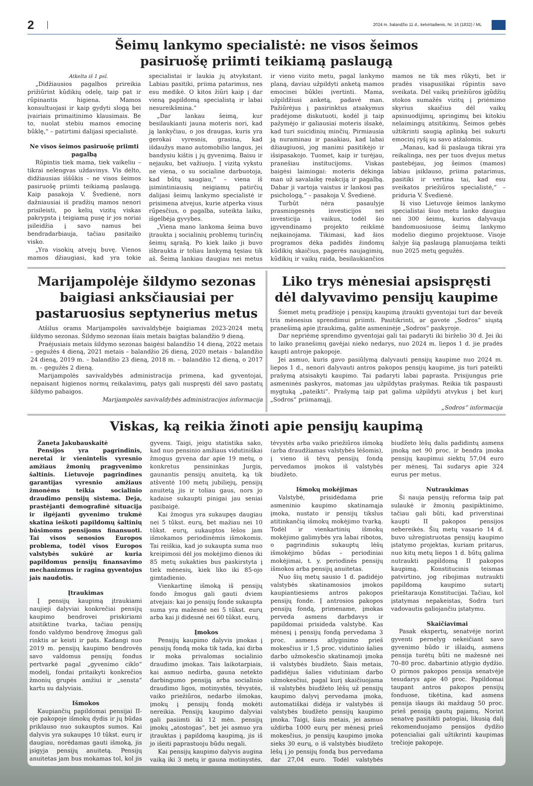2
2024 m. balandžio 11 d., ketvirtadienis, Nr. 16 (1832) / ML
Šeimų lankymo specialistė: ne visos šeimos
pasiruošę priimti teikiamą paslaugą
Atkelta iš 1 psl.
„Didžiausios pagalbos prireikia prižiūrint kūdikių odelę, taip pat ir rūpinantis higiena. Mamos konsultuojasi ir kaip gydyti slogą bei įvairiais primaitinimo klausimais. Be to, nuolat stebiu mamos emocinę būklę,“ – patirtimi dalijasi specialistė.
Ne visos šeimos pasiruošę priimti pagalbą
Rūpintis tiek mama, tiek vaikeliu – tikrai nelengvas uždavinys. Vis dėlto, didžiausias iššūkis – ne visos šeimos pasiruošę priimti teikiamą paslaugą. Kaip pasakoja V. Švedienė, nors dažniausiai iš pradžių mamos nenori prisileisti, po kelių vizitų viskas pakrypsta į teigiamą pusę ir jos noriai įsileidžia į savo namus bei bendradarbiauja, tačiau pasitaiko visko.
„Yra visokių atvejų buvę. Vienos mamos džiaugiasi, kad yra tokie specialistai ir laukia jų atvykstant. Labiau pasitiki, priima patarimus, nes esu medikė. O kitos žiūri kaip į dar vieną papildomą specialistą ir labai nesureikšmina.“
„Dar lankau šeimą, kur besilaukianti jauna moteris nori, kad ją lankyčiau, o jos draugas, kuris yra gerokai vyresnis, grasina, kad išdaužys mano automobilio langus, jei bandysiu kištis į jų gyvenimą. Baisu ir nejauku, bet važiuoju. Į vizitą vykstu ne viena, o su socialine darbuotoja, kad būtų saugiau,“ – viena iš įsimintiniausių neigiamų patirčių dalijasi šeimų lankymo specialistė ir prisimena atvejus, kurie atperka visus rūpesčius, o pagalba, suteikta laiku, išgelbėja gyvybes.
„Viena mano lankoma šeima buvo įtraukta į socialinių problemų turinčių šeimų sąrašą. Po kiek laiko ji buvo išbraukta ir toliau lankymą tęsiau tik aš. Šeimą lankiau daugiau nei metus ir vieno vizito metu, pagal lankymo planą, daviau užpildyti anketą mamos emocinei būklei įvertinti. Mama, užpildžiusi anketą, padavė man. Pažiūrėjus į pasirinktus atsakymus pradėjome diskutuoti, kodėl ji taip pažymėjo ir galiausiai moteris išsakė, kad turi suicidinių minčių. Pirmiausia ją nuraminau ir pasakiau, kad labai džiaugiuosi, jog manimi pasitikėjo ir išsipasakojo. Tuomet, kaip ir turėjau, pranešiau institucijoms. Viskas baigėsi laimingai: moteris dėkinga man už savalaikę reakciją ir pagalbą. Dabar ji vartoja vaistus ir lankosi pas psichologą,“ – pasakoja V. Švedienė.
Turbūt nėra pasaulyje prasmingesnės investicijos nei investicija į vaikus, todėl šio įgyvendinamo projekto reikšmė neįkainojama. Tikimasi, kad šios programos dėka padidės žindomų kūdikių skaičius, pagerės naujagimių, kūdikių ir vaikų raida, besilaukiančios mamos ne tik mes rūkyti, bet ir pradės visapusiškai rūpintis savo sveikata. Dėl vaikų priežiūros įgūdžių stokos sumažės vizitų į priėmimo skyrius skaičius dėl vaikų apsinuodijimų, springimų bei kitokiu nelaimingų atsitikimų. Šeimos gebės užtikrinti saugią aplinką bei sukurti emocinį ryšį su savo atžalomis.
„Manau, kad ši paslauga tikrai yra reikalinga, nes per tuos dvejus metus pastebėjau, jog šeimos (mamos) labiau įsiklauso, priima patarimus, pasitiki ir vertina tai, kad esu sveikatos priežiūros specialistė,“ – priduria V. Švedienė.
Iš viso Lietuvoje šeimos lankymo specialistai šiuo metu lanko daugiau nei 300 šeimų, kurios dalyvauja bandomuosiuose šeimų lankymo modelio diegimo projektuose. Visoje šalyje šią paslaugą planuojama teikti nuo 2025 metų gegužės.
Marijampolėje šildymo sezonas baigiasi anksčiausiai per pastaruosius septynerius metus
Atšilus orams Marijampolės savivaldybėje baigiamas 2023-2024 metų šildymo sezonas. Šildymo sezonas šiais metais baigtas balandžio 9 dieną.
Praėjusiais metais šildymo sezonas baigėsi balandžio 14 dieną, 2022 metais – gegužės 4 dieną, 2021 metais – balandžio 26 dieną, 2020 metais – balandžio 24 dieną, 2019 m. – balandžio 23 dieną, 2018 m. – balandžio 12 dieną, o 2017 m. – gegužės 2 dieną.
Marijampolės savivaldybės administracija primena, kad gyventojai, nepaisant higienos normų reikalavimų, patys gali nuspręsti dėl savo pastatų šildymo pabaigos.
Marijampolės savivaldybės administracijos informacija
Liko trys mėnesiai apsispręsti dėl dalyvavimo pensijų kaupime
Šiemet metų pradžioje į pensijų kaupimą įtraukti gyventojai turi dar beveik tris mėnesius sprendimui priimti. Pasitikrinti, ar gavote „Sodros“ siųstą pranešimą apie įtraukimą, galite asmeninėje „Sodros“ paskyroje.
Dar nepriėmę sprendimo gyventojai gali tai padaryti iki birželio 30 d. Jei iki to laiko pranešimų gavėjai nieko nedarys, nuo 2024 m. liepos 1 d. jie pradės kaupti antroje pakopoje.
Jei asmuo, kuris gavo pasiūlymą dalyvauti pensijų kaupime nuo 2024 m. liepos 1 d., nenori dalyvauti antros pakopos pensijų kaupime, jis turi pateikti prašymą atsisakyti kaupimo. Tai padaryti labai paprasta. Prisijungus prie asmeninės paskyros, matomas jau užpildytas prašymas. Reikia tik paspausti mygtuką „pateikti“. Prašymą taip pat galima užpildyti atvykus į bet kurį „Sodros“ priimamąjį.
„Sodros“ informacija
Viskas, ką reikia žinoti apie pensijų kaupimą
Žaneta Jakubauskaitė
Pensijos yra pagrindinis, neretai ir vienintelis vyresnio amžiaus žmonių pragyvenimo šaltinis. Lietuvoje pagrindines garantijas vyresnio amžiaus žmonėms teikia socialinio draudimo pensijų sistema. Deja, prastėjanti demografinė situacija ir ilgėjanti gyvenimo trukmė skatina ieškoti papildomų šaltinių būsimoms pensijoms finansuoti. Tai visos senosios Europos problema, todėl visos Europos valstybės sukūrė ar kuria papildomus pensijų finansavimo mechanizmus ir ragina gyventojus jais naudotis.
Įtraukimas
Į pensijų kaupimą įtraukiami naujieji dalyviai konkrečiai pensijų kaupimo bendrovei priskiriami atsitiktine tvarka, tačiau pensijų fondo valdymo bendrovę žmogus gali rinktis ar keisti ir pats. Kadangi nuo 2019 m. pensijų kaupimo bendrovės savo valdomus pensijų fondus pertvarkė pagal „gyvenimo ciklo“ modelį, fondai pritaikyti konkrečios žmonių grupės amžiui ir „sensta“ kartu su dalyviais.
Išmokos
Kaupiančių papildomai pensijai II-oje pakopoje išmokų dydis ir jų būdas priklauso nuo sukauptos sumos. Kai dalyvis yra sukaupęs 10 tūkst. eurų ir daugiau, norėdamas gauti išmoką, jis įsigyja pensijų anuitetą. Pensijų anuitetas jam bus mokamas tol, kol jis gyvens. Taigi, jeigu statistika sako, kad nuo pensinio amžiaus vidutiniškai žmogus gyvena dar apie 19 metų, o konkretus pensininkas Jurgis, gaunantis pensijų anuitetą, ką tik atšventė 100 metų jubiliejų, pensijų anuitetą jis ir toliau gaus, nors jo kadaise sukaupti pinigai jau seniai pasibaigė.
Kai žmogus yra sukaupęs daugiau nei 5 tūkst. eurų, bet mažiau nei 10 tūkst. eurų, sukauptos lėšos jam išmokamos periodinėmis išmokomis. Tai reiškia, kad jo sukaupta suma nuo kreipimosi dėl jos mokėjimo dienos iki 85 metų sukakties bus paskirstyta į tiek mėnesių, kiek liko iki 85-ojo gimtadienio.
Vienkartinę išmoką iš pensijų fondo žmogus gali gauti dviem atvejais: kai jo pensijų fonde sukaupta suma yra mažesnė nei 5 tūkst. eurų arba kai ji didesnė nei 60 tūkst. eurų.
Įmokos
Pensijų kaupimo dalyvis įmokas į pensijų fondą moka tik tada, kai dirba ir moka privalomas socialinio draudimo įmokas. Tais laikotarpiais, kai asmuo nedirba, gauna netekto darbingumo pensiją arba socialinio draudimo ligos, motinystės, tėvystės, vaiko priežiūros, nedarbo išmokas, įmokų į pensijų fondą mokėti nereikia. Pensijų kaupimo dalyviai gali pasiimti iki 12 mėn. pensijų įmokų „atostogas“, bet jei asmuo yra įtrauktas į papildomą kaupimą, jis iš jo išeiti paprastuoju būdu negali.
Kai pensijų kaupimo dalyvis augina vaiką iki 3 metų ir gauna motinystės, tėvystės arba vaiko priežiūros išmoką (arba draudžiamas valstybės lėšomis), į vieno iš tėvų pensijų fondą pervedamos įmokos iš valstybės biudžeto.
Išmokų mokėjimas
Valstybė, prisidėdama prie asmeninio kaupimo skatinamąja įmoka, nustato ir pensijų tikslus atitinkančią išmokų mokėjimo tvarką. Todėl ir vienkartinių išmokų mokėjimo galimybės yra labai ribotos, o pagrindinis sukauptų lėšų išmokėjimo būdas – periodiniai mokėjimai, t. y. periodinės pensijų išmokos arba pensijų anuitetas.
Nuo šių metų sausio 1 d. padidėjo valstybės skatinamosios įmokos kaupiantiesiems antros pakopos pensijų fonde. Į antrosios pakopos pensijų fondą, primename, įmokas perveda asmens darbdavys ir papildomai prisideda valstybė. Kas mėnesį į pensijų fondą pervedama 3 proc. asmens atlyginimo prieš mokesčius ir 1,5 proc. vidutinio šalies darbo užmokesčio skatinamoji įmoka iš valstybės biudžeto. Šiais metais, padidėjus šalies vidutiniam darbo užmokesčiui, pagal kurį skaičiuojama iš valstybės biudžeto lėšų už pensijų kaupimo dalyvį pervedama įmoka, automatiškai didėja ir valstybės iš valstybės biudžeto pensijų kaupimo įmoka. Taigi, šiais metais, jei asmuo uždirba 1000 eurų per mėnesį prieš mokesčius, jo pensijų kaupimo įmoka sieks 30 eurų, o iš valstybės biudžeto lėšų į jo pensijų fondą bus pervedama dar 27,04 euro. Todėl valstybės biudžeto lėšų dalis padidintų asmens įmoką net 90 proc. ir bendra įmoka pensijų kaupimui siektų 57,04 euro per mėnesį. Tai sudarys apie 324 eurus per metus.
Nutraukimas
Ši nauja pensijų reforma taip pat sulaukė ir žmonių pasipiktinimo, tačiau gali būti, kad priverstinai kaupti II pakopos pensijos nebereikės. Šių metų vasario 14 d. buvo užregistruotas pensijų kaupimo įstatymo projektas, kuriam pritarus, nuo kitų metų liepos 1 d. būtų galima nutraukti papildomą II pakopos kaupimą. Konstitucinis teismas patvirtino, jog ribojimas nutraukti papildomą kaupimo sutartį prieštarauja Konstitucijai. Tačiau, kol įstatymas nepakeistas, Sodra turi vadovautis galiojančiu įstatymu.
Skaičiavimai
Pasak ekspertų, senatvėje norint gyventi pernelyg nekeičiant savo gyvenimo būdo ir išlaidų, asmens pensija turėtų būti ne mažesnė nei 70–80 proc. dabartinio atlygio dydžio. O pirmos pakopos pensija senatvėje tesudarys apie 40 proc. Papildomai taupant antros pakopos pensijų fonduose, tikėtina, kad asmens pensija išaugs iki maždaug 50 proc. prieš pensiją gautų pajamų. Norint senatvę pasitikti patogiai, likusią dalį rekomenduojamo pensijos dydžio potencialiai gali užtikrinti kaupimas trečioje pakopoje.